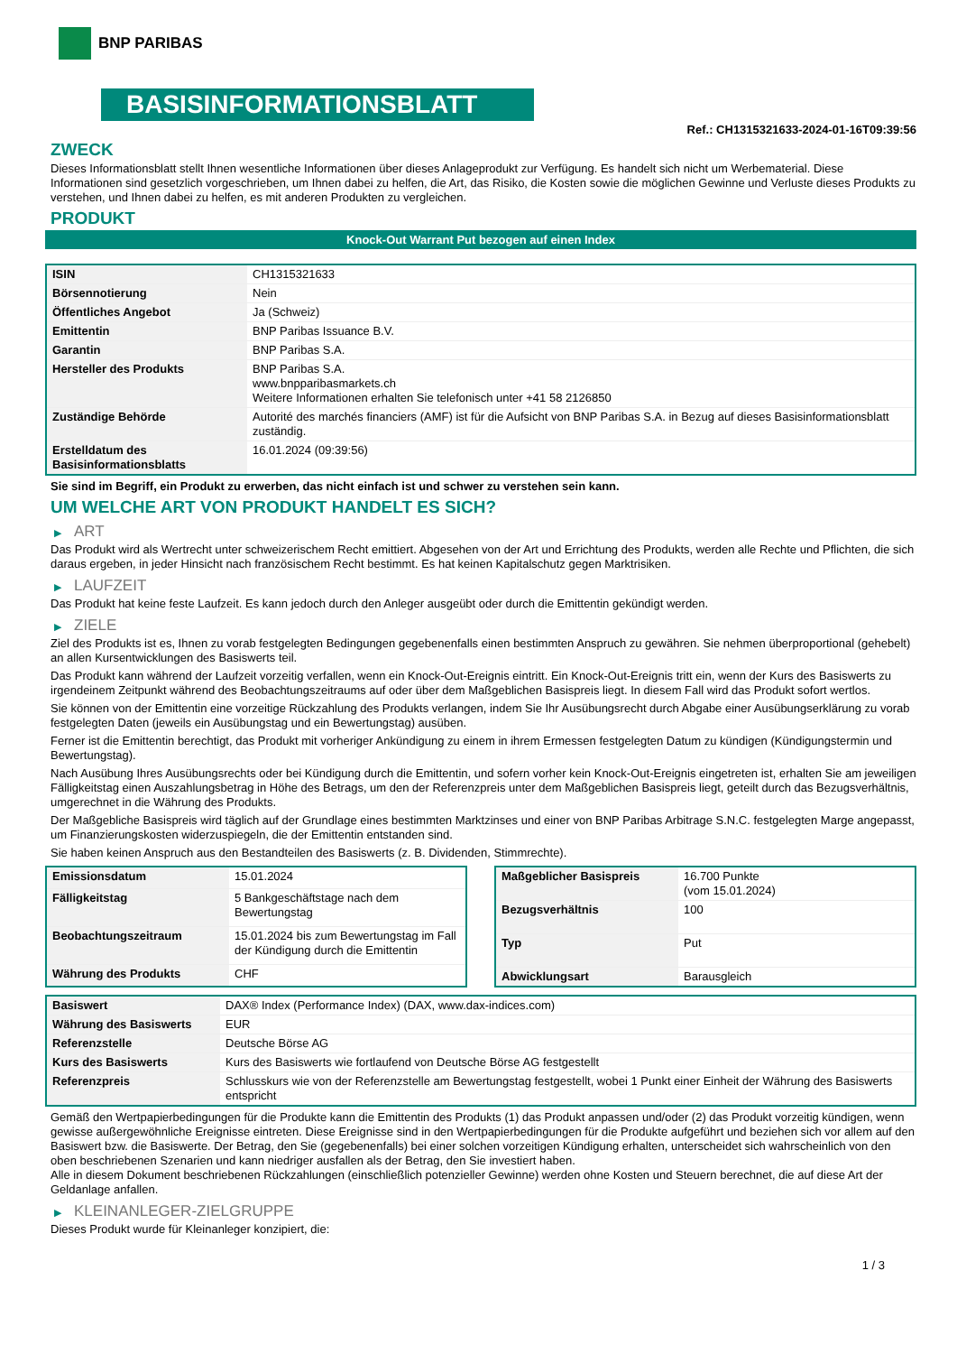BNP PARIBAS
BASISINFORMATIONSBLATT
Ref.: CH1315321633-2024-01-16T09:39:56
ZWECK
Dieses Informationsblatt stellt Ihnen wesentliche Informationen über dieses Anlageprodukt zur Verfügung. Es handelt sich nicht um Werbematerial. Diese Informationen sind gesetzlich vorgeschrieben, um Ihnen dabei zu helfen, die Art, das Risiko, die Kosten sowie die möglichen Gewinne und Verluste dieses Produkts zu verstehen, und Ihnen dabei zu helfen, es mit anderen Produkten zu vergleichen.
PRODUKT
Knock-Out Warrant Put bezogen auf einen Index
| ISIN | CH1315321633 |
| Börsennotierung | Nein |
| Öffentliches Angebot | Ja (Schweiz) |
| Emittentin | BNP Paribas Issuance B.V. |
| Garantin | BNP Paribas S.A. |
| Hersteller des Produkts | BNP Paribas S.A. www.bnpparibasmarkets.ch Weitere Informationen erhalten Sie telefonisch unter +41 58 2126850 |
| Zuständige Behörde | Autorité des marchés financiers (AMF) ist für die Aufsicht von BNP Paribas S.A. in Bezug auf dieses Basisinformationsblatt zuständig. |
| Erstelldatum des Basisinformationsblatts | 16.01.2024 (09:39:56) |
Sie sind im Begriff, ein Produkt zu erwerben, das nicht einfach ist und schwer zu verstehen sein kann.
UM WELCHE ART VON PRODUKT HANDELT ES SICH?
▶ ART
Das Produkt wird als Wertrecht unter schweizerischem Recht emittiert. Abgesehen von der Art und Errichtung des Produkts, werden alle Rechte und Pflichten, die sich daraus ergeben, in jeder Hinsicht nach französischem Recht bestimmt. Es hat keinen Kapitalschutz gegen Marktrisiken.
▶ LAUFZEIT
Das Produkt hat keine feste Laufzeit. Es kann jedoch durch den Anleger ausgeübt oder durch die Emittentin gekündigt werden.
▶ ZIELE
Ziel des Produkts ist es, Ihnen zu vorab festgelegten Bedingungen gegebenenfalls einen bestimmten Anspruch zu gewähren. Sie nehmen überproportional (gehebelt) an allen Kursentwicklungen des Basiswerts teil.
Das Produkt kann während der Laufzeit vorzeitig verfallen, wenn ein Knock-Out-Ereignis eintritt. Ein Knock-Out-Ereignis tritt ein, wenn der Kurs des Basiswerts zu irgendeinem Zeitpunkt während des Beobachtungszeitraums auf oder über dem Maßgeblichen Basispreis liegt. In diesem Fall wird das Produkt sofort wertlos.
Sie können von der Emittentin eine vorzeitige Rückzahlung des Produkts verlangen, indem Sie Ihr Ausübungsrecht durch Abgabe einer Ausübungserklärung zu vorab festgelegten Daten (jeweils ein Ausübungstag und ein Bewertungstag) ausüben.
Ferner ist die Emittentin berechtigt, das Produkt mit vorheriger Ankündigung zu einem in ihrem Ermessen festgelegten Datum zu kündigen (Kündigungstermin und Bewertungstag).
Nach Ausübung Ihres Ausübungsrechts oder bei Kündigung durch die Emittentin, und sofern vorher kein Knock-Out-Ereignis eingetreten ist, erhalten Sie am jeweiligen Fälligkeitstag einen Auszahlungsbetrag in Höhe des Betrags, um den der Referenzpreis unter dem Maßgeblichen Basispreis liegt, geteilt durch das Bezugsverhältnis, umgerechnet in die Währung des Produkts.
Der Maßgebliche Basispreis wird täglich auf der Grundlage eines bestimmten Marktzinses und einer von BNP Paribas Arbitrage S.N.C. festgelegten Marge angepasst, um Finanzierungskosten widerzuspiegeln, die der Emittentin entstanden sind.
Sie haben keinen Anspruch aus den Bestandteilen des Basiswerts (z. B. Dividenden, Stimmrechte).
| Emissionsdatum | 15.01.2024 |
| Fälligkeitstag | 5 Bankgeschäftstage nach dem Bewertungstag |
| Beobachtungszeitraum | 15.01.2024 bis zum Bewertungstag im Fall der Kündigung durch die Emittentin |
| Währung des Produkts | CHF |
| Maßgeblicher Basispreis | 16.700 Punkte (vom 15.01.2024) |
| Bezugsverhältnis | 100 |
| Typ | Put |
| Abwicklungsart | Barausgleich |
| Basiswert | DAX® Index (Performance Index) (DAX, www.dax-indices.com) |
| Währung des Basiswerts | EUR |
| Referenzstelle | Deutsche Börse AG |
| Kurs des Basiswerts | Kurs des Basiswerts wie fortlaufend von Deutsche Börse AG festgestellt |
| Referenzpreis | Schlusskurs wie von der Referenzstelle am Bewertungstag festgestellt, wobei 1 Punkt einer Einheit der Währung des Basiswerts entspricht |
Gemäß den Wertpapierbedingungen für die Produkte kann die Emittentin des Produkts (1) das Produkt anpassen und/oder (2) das Produkt vorzeitig kündigen, wenn gewisse außergewöhnliche Ereignisse eintreten. Diese Ereignisse sind in den Wertpapierbedingungen für die Produkte aufgeführt und beziehen sich vor allem auf den Basiswert bzw. die Basiswerte. Der Betrag, den Sie (gegebenenfalls) bei einer solchen vorzeitigen Kündigung erhalten, unterscheidet sich wahrscheinlich von den oben beschriebenen Szenarien und kann niedriger ausfallen als der Betrag, den Sie investiert haben.
Alle in diesem Dokument beschriebenen Rückzahlungen (einschließlich potenzieller Gewinne) werden ohne Kosten und Steuern berechnet, die auf diese Art der Geldanlage anfallen.
▶ KLEINANLEGER-ZIELGRUPPE
Dieses Produkt wurde für Kleinanleger konzipiert, die:
1 / 3